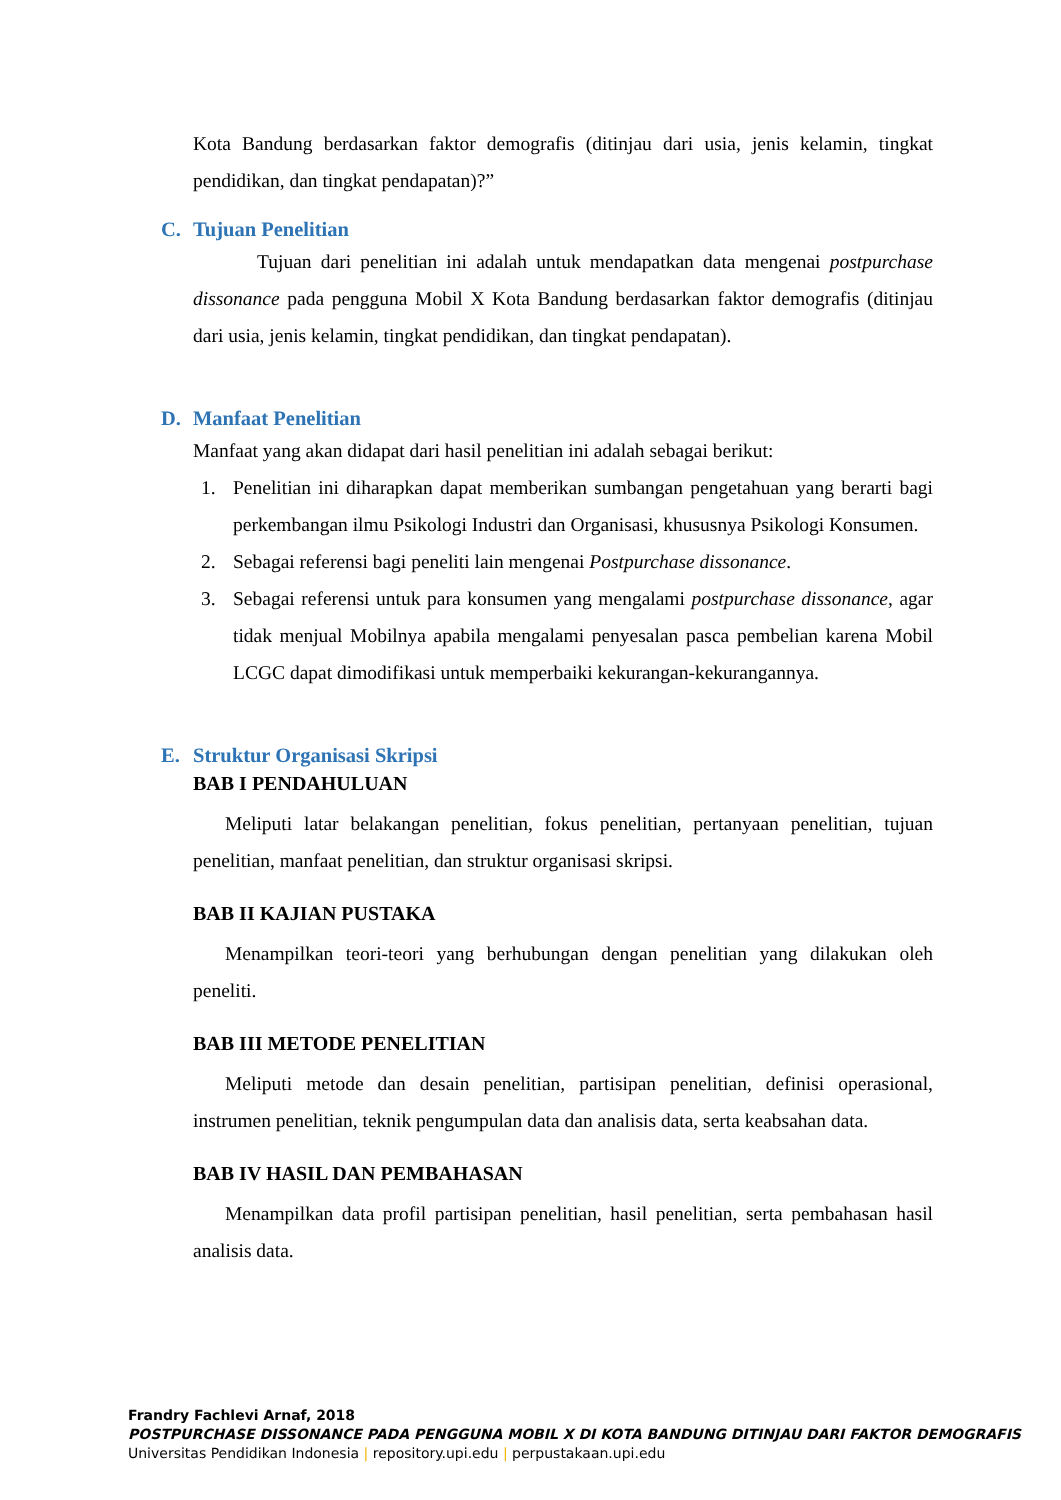Kota Bandung berdasarkan faktor demografis (ditinjau dari usia, jenis kelamin, tingkat pendidikan, dan tingkat pendapatan)?”
C. Tujuan Penelitian
Tujuan dari penelitian ini adalah untuk mendapatkan data mengenai postpurchase dissonance pada pengguna Mobil X Kota Bandung berdasarkan faktor demografis (ditinjau dari usia, jenis kelamin, tingkat pendidikan, dan tingkat pendapatan).
D. Manfaat Penelitian
Manfaat yang akan didapat dari hasil penelitian ini adalah sebagai berikut:
1. Penelitian ini diharapkan dapat memberikan sumbangan pengetahuan yang berarti bagi perkembangan ilmu Psikologi Industri dan Organisasi, khususnya Psikologi Konsumen.
2. Sebagai referensi bagi peneliti lain mengenai Postpurchase dissonance.
3. Sebagai referensi untuk para konsumen yang mengalami postpurchase dissonance, agar tidak menjual Mobilnya apabila mengalami penyesalan pasca pembelian karena Mobil LCGC dapat dimodifikasi untuk memperbaiki kekurangan-kekurangannya.
E. Struktur Organisasi Skripsi
BAB I PENDAHULUAN
Meliputi latar belakangan penelitian, fokus penelitian, pertanyaan penelitian, tujuan penelitian, manfaat penelitian, dan struktur organisasi skripsi.
BAB II KAJIAN PUSTAKA
Menampilkan teori-teori yang berhubungan dengan penelitian yang dilakukan oleh peneliti.
BAB III METODE PENELITIAN
Meliputi metode dan desain penelitian, partisipan penelitian, definisi operasional, instrumen penelitian, teknik pengumpulan data dan analisis data, serta keabsahan data.
BAB IV HASIL DAN PEMBAHASAN
Menampilkan data profil partisipan penelitian, hasil penelitian, serta pembahasan hasil analisis data.
Frandry Fachlevi Arnaf, 2018
POSTPURCHASE DISSONANCE PADA PENGGUNA MOBIL X DI KOTA BANDUNG DITINJAU DARI FAKTOR DEMOGRAFIS
Universitas Pendidikan Indonesia | repository.upi.edu | perpustakaan.upi.edu